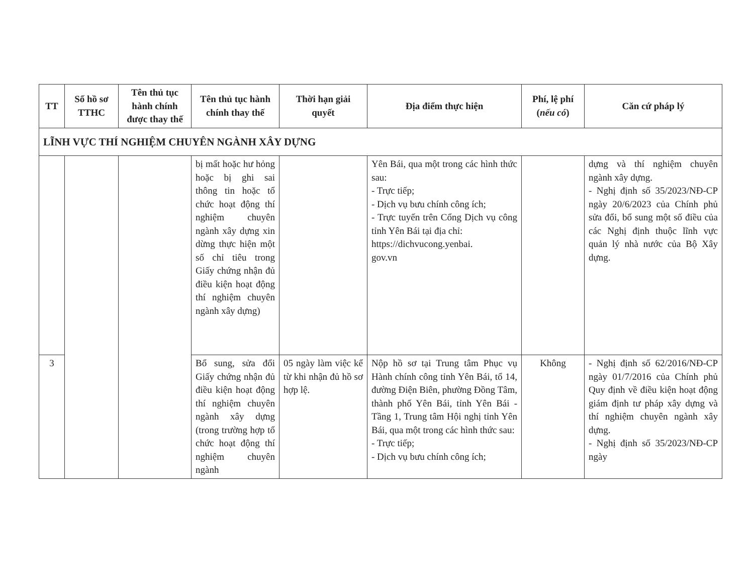| TT | Số hồ sơ TTHC | Tên thủ tục hành chính được thay thế | Tên thủ tục hành chính thay thế | Thời hạn giải quyết | Địa điểm thực hiện | Phí, lệ phí ( nếu có ) | Căn cứ pháp lý |
| --- | --- | --- | --- | --- | --- | --- | --- |
| LĨNH VỰC THÍ NGHIỆM CHUYÊN NGÀNH XÂY DỰNG | | | | | | | |
| | | | bị mất hoặc hư hỏng hoặc bị ghi sai thông tin hoặc tổ chức hoạt động thí nghiệm chuyên ngành xây dựng xin dừng thực hiện một số chỉ tiêu trong Giấy chứng nhận đủ điều kiện hoạt động thí nghiệm chuyên ngành xây dựng) | | Yên Bái, qua một trong các hình thức sau: - Trực tiếp; - Dịch vụ bưu chính công ích; - Trực tuyến trên Cổng Dịch vụ công tỉnh Yên Bái tại địa chỉ: https://dichvucong.yenbai. gov.vn | | dựng và thí nghiệm chuyên ngành xây dựng. - Nghị định số 35/2023/NĐ-CP ngày 20/6/2023 của Chính phủ sửa đổi, bổ sung một số điều của các Nghị định thuộc lĩnh vực quản lý nhà nước của Bộ Xây dựng. |
| 3 | | | Bổ sung, sửa đổi Giấy chứng nhận đủ điều kiện hoạt động thí nghiệm chuyên ngành xây dựng (trong trường hợp tổ chức hoạt động thí nghiệm chuyên ngành | 05 ngày làm việc kể từ khi nhận đủ hồ sơ hợp lệ. | Nộp hồ sơ tại Trung tâm Phục vụ Hành chính công tỉnh Yên Bái, tổ 14, đường Điện Biên, phường Đồng Tâm, thành phố Yên Bái, tỉnh Yên Bái - Tầng 1, Trung tâm Hội nghị tỉnh Yên Bái, qua một trong các hình thức sau: - Trực tiếp; - Dịch vụ bưu chính công ích; | Không | - Nghị định số 62/2016/NĐ-CP ngày 01/7/2016 của Chính phủ Quy định về điều kiện hoạt động giám định tư pháp xây dựng và thí nghiệm chuyên ngành xây dựng. - Nghị định số 35/2023/NĐ-CP ngày |